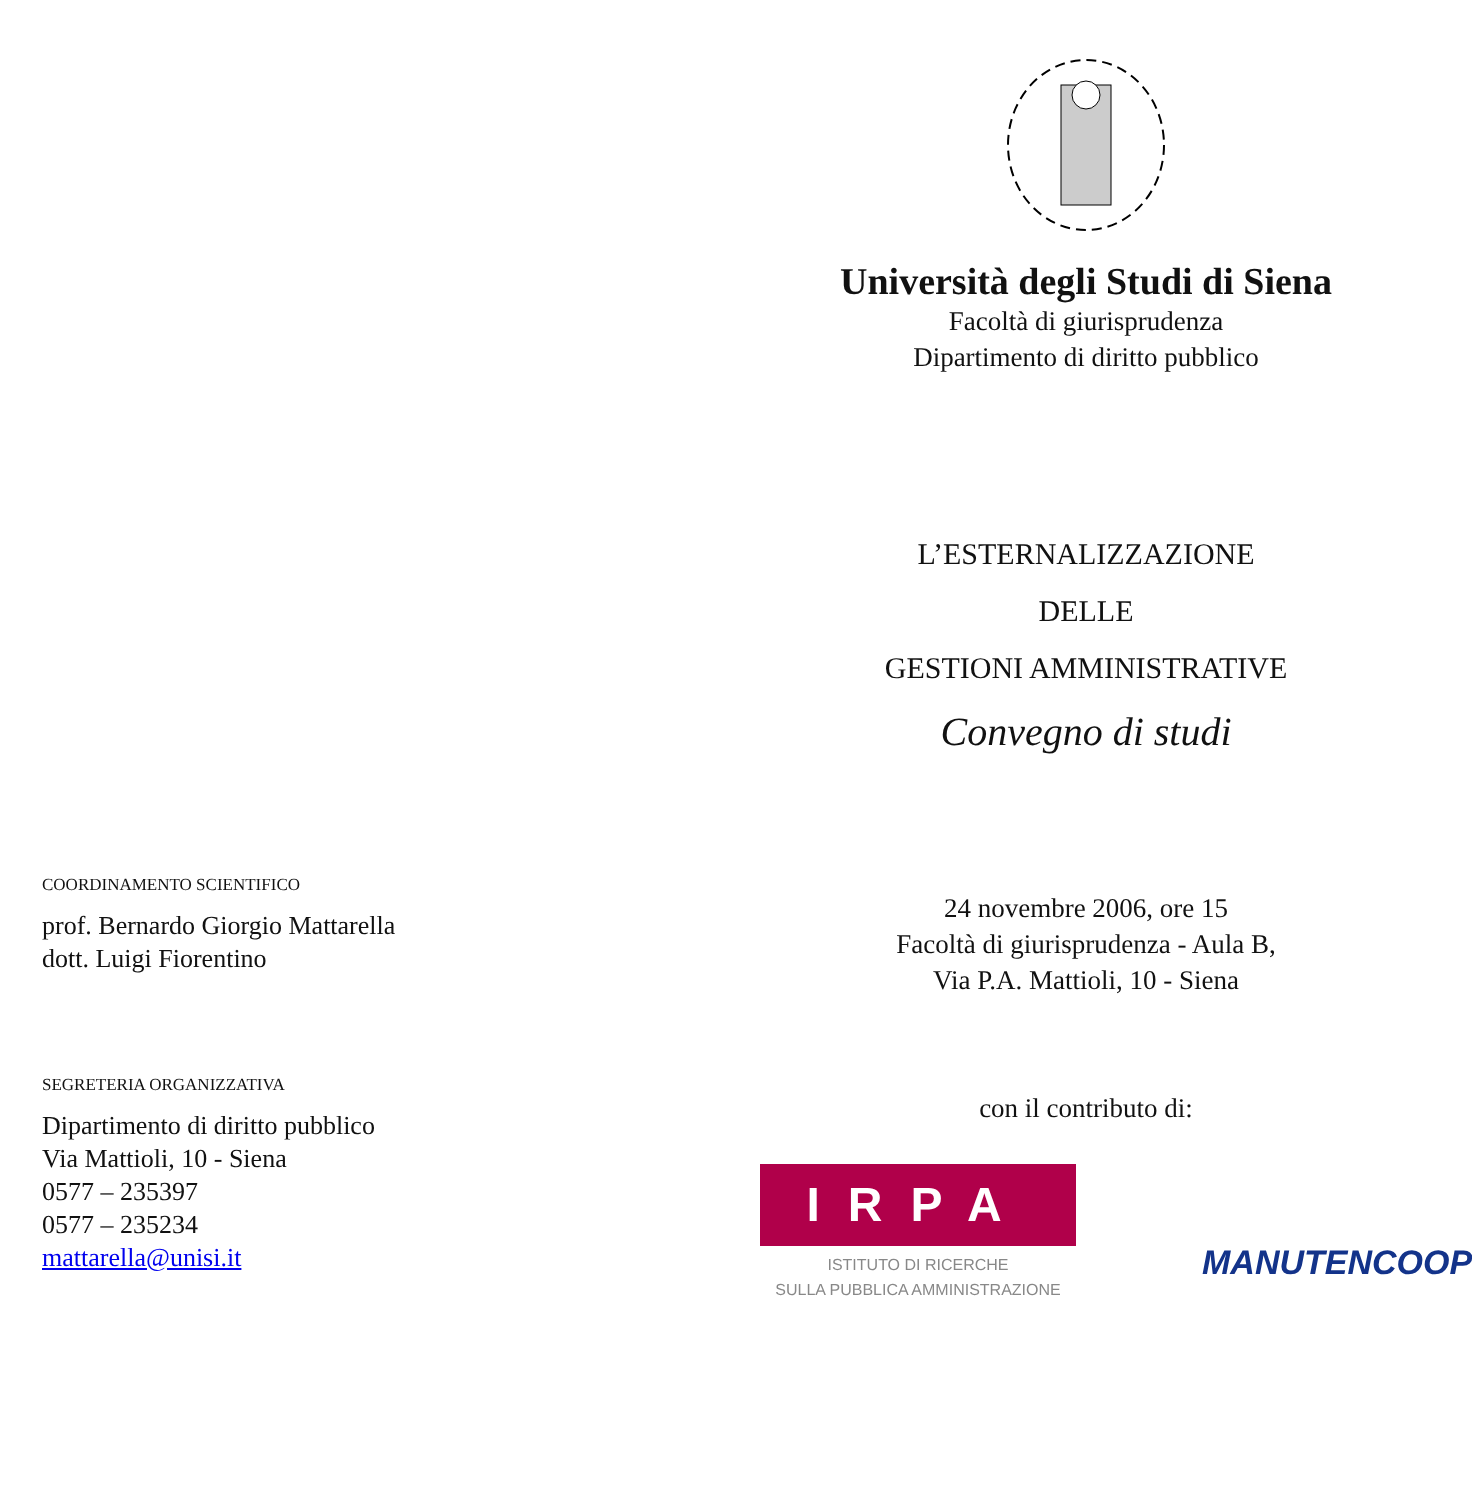COORDINAMENTO SCIENTIFICO
prof. Bernardo Giorgio Mattarella
dott. Luigi Fiorentino
SEGRETERIA ORGANIZZATIVA
Dipartimento di diritto pubblico
Via Mattioli, 10 - Siena
0577 – 235397
0577 – 235234
mattarella@unisi.it
Università degli Studi di Siena
Facoltà di giurisprudenza
Dipartimento di diritto pubblico
L’ESTERNALIZZAZIONE
DELLE
GESTIONI AMMINISTRATIVE
Convegno di studi
24 novembre 2006, ore 15
Facoltà di giurisprudenza - Aula B,
Via P.A. Mattioli, 10 - Siena
con il contributo di:
IRPA
ISTITUTO DI RICERCHE
SULLA PUBBLICA AMMINISTRAZIONE
MANUTENCOOP